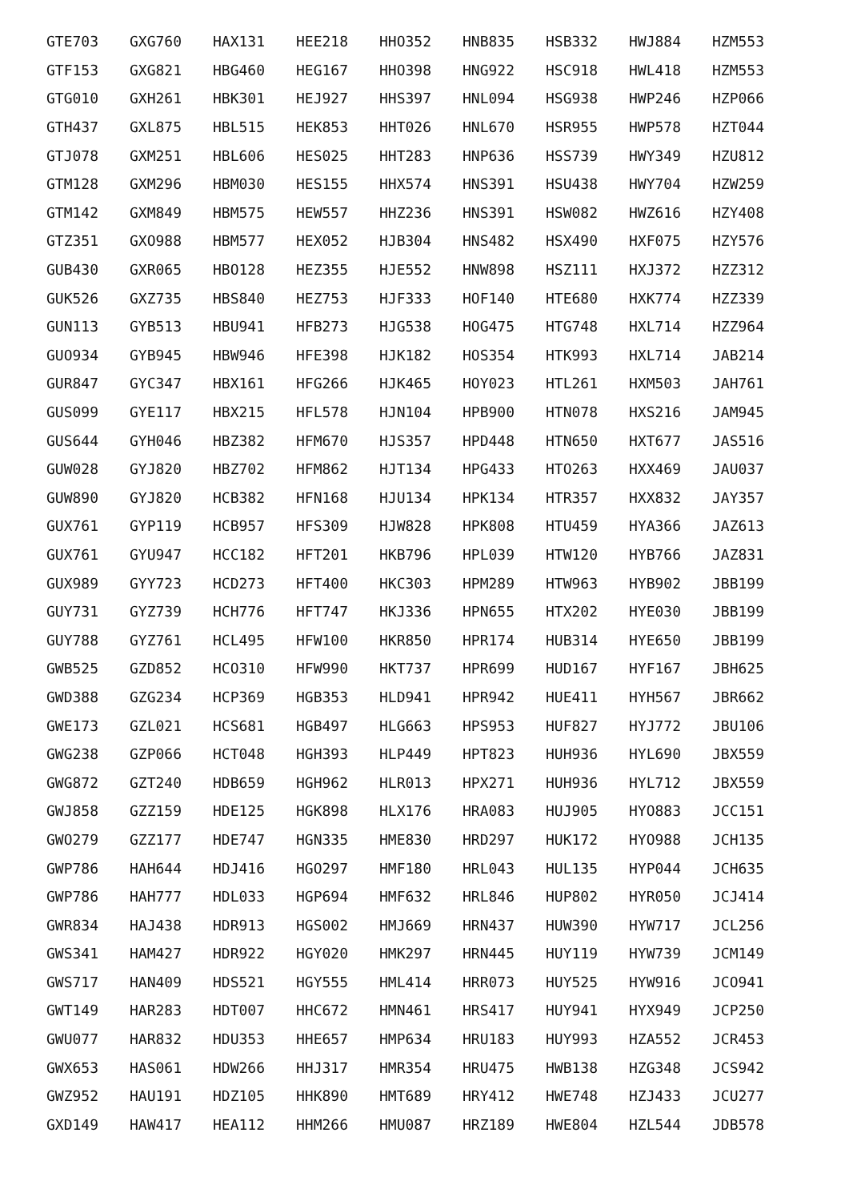| GTE703 | GXG760 | HAX131 | HEE218 | HHO352 | HNB835 | HSB332 | HWJ884 | HZM553 |
| GTF153 | GXG821 | HBG460 | HEG167 | HHO398 | HNG922 | HSC918 | HWL418 | HZM553 |
| GTG010 | GXH261 | HBK301 | HEJ927 | HHS397 | HNL094 | HSG938 | HWP246 | HZP066 |
| GTH437 | GXL875 | HBL515 | HEK853 | HHT026 | HNL670 | HSR955 | HWP578 | HZT044 |
| GTJ078 | GXM251 | HBL606 | HES025 | HHT283 | HNP636 | HSS739 | HWY349 | HZU812 |
| GTM128 | GXM296 | HBM030 | HES155 | HHX574 | HNS391 | HSU438 | HWY704 | HZW259 |
| GTM142 | GXM849 | HBM575 | HEW557 | HHZ236 | HNS391 | HSW082 | HWZ616 | HZY408 |
| GTZ351 | GXO988 | HBM577 | HEX052 | HJB304 | HNS482 | HSX490 | HXF075 | HZY576 |
| GUB430 | GXR065 | HBO128 | HEZ355 | HJE552 | HNW898 | HSZ111 | HXJ372 | HZZ312 |
| GUK526 | GXZ735 | HBS840 | HEZ753 | HJF333 | HOF140 | HTE680 | HXK774 | HZZ339 |
| GUN113 | GYB513 | HBU941 | HFB273 | HJG538 | HOG475 | HTG748 | HXL714 | HZZ964 |
| GUO934 | GYB945 | HBW946 | HFE398 | HJK182 | HOS354 | HTK993 | HXL714 | JAB214 |
| GUR847 | GYC347 | HBX161 | HFG266 | HJK465 | HOY023 | HTL261 | HXM503 | JAH761 |
| GUS099 | GYE117 | HBX215 | HFL578 | HJN104 | HPB900 | HTN078 | HXS216 | JAM945 |
| GUS644 | GYH046 | HBZ382 | HFM670 | HJS357 | HPD448 | HTN650 | HXT677 | JAS516 |
| GUW028 | GYJ820 | HBZ702 | HFM862 | HJT134 | HPG433 | HTO263 | HXX469 | JAU037 |
| GUW890 | GYJ820 | HCB382 | HFN168 | HJU134 | HPK134 | HTR357 | HXX832 | JAY357 |
| GUX761 | GYP119 | HCB957 | HFS309 | HJW828 | HPK808 | HTU459 | HYA366 | JAZ613 |
| GUX761 | GYU947 | HCC182 | HFT201 | HKB796 | HPL039 | HTW120 | HYB766 | JAZ831 |
| GUX989 | GYY723 | HCD273 | HFT400 | HKC303 | HPM289 | HTW963 | HYB902 | JBB199 |
| GUY731 | GYZ739 | HCH776 | HFT747 | HKJ336 | HPN655 | HTX202 | HYE030 | JBB199 |
| GUY788 | GYZ761 | HCL495 | HFW100 | HKR850 | HPR174 | HUB314 | HYE650 | JBB199 |
| GWB525 | GZD852 | HCO310 | HFW990 | HKT737 | HPR699 | HUD167 | HYF167 | JBH625 |
| GWD388 | GZG234 | HCP369 | HGB353 | HLD941 | HPR942 | HUE411 | HYH567 | JBR662 |
| GWE173 | GZL021 | HCS681 | HGB497 | HLG663 | HPS953 | HUF827 | HYJ772 | JBU106 |
| GWG238 | GZP066 | HCT048 | HGH393 | HLP449 | HPT823 | HUH936 | HYL690 | JBX559 |
| GWG872 | GZT240 | HDB659 | HGH962 | HLR013 | HPX271 | HUH936 | HYL712 | JBX559 |
| GWJ858 | GZZ159 | HDE125 | HGK898 | HLX176 | HRA083 | HUJ905 | HYO883 | JCC151 |
| GWO279 | GZZ177 | HDE747 | HGN335 | HME830 | HRD297 | HUK172 | HYO988 | JCH135 |
| GWP786 | HAH644 | HDJ416 | HGO297 | HMF180 | HRL043 | HUL135 | HYP044 | JCH635 |
| GWP786 | HAH777 | HDL033 | HGP694 | HMF632 | HRL846 | HUP802 | HYR050 | JCJ414 |
| GWR834 | HAJ438 | HDR913 | HGS002 | HMJ669 | HRN437 | HUW390 | HYW717 | JCL256 |
| GWS341 | HAM427 | HDR922 | HGY020 | HMK297 | HRN445 | HUY119 | HYW739 | JCM149 |
| GWS717 | HAN409 | HDS521 | HGY555 | HML414 | HRR073 | HUY525 | HYW916 | JCO941 |
| GWT149 | HAR283 | HDT007 | HHC672 | HMN461 | HRS417 | HUY941 | HYX949 | JCP250 |
| GWU077 | HAR832 | HDU353 | HHE657 | HMP634 | HRU183 | HUY993 | HZA552 | JCR453 |
| GWX653 | HAS061 | HDW266 | HHJ317 | HMR354 | HRU475 | HWB138 | HZG348 | JCS942 |
| GWZ952 | HAU191 | HDZ105 | HHK890 | HMT689 | HRY412 | HWE748 | HZJ433 | JCU277 |
| GXD149 | HAW417 | HEA112 | HHM266 | HMU087 | HRZ189 | HWE804 | HZL544 | JDB578 |